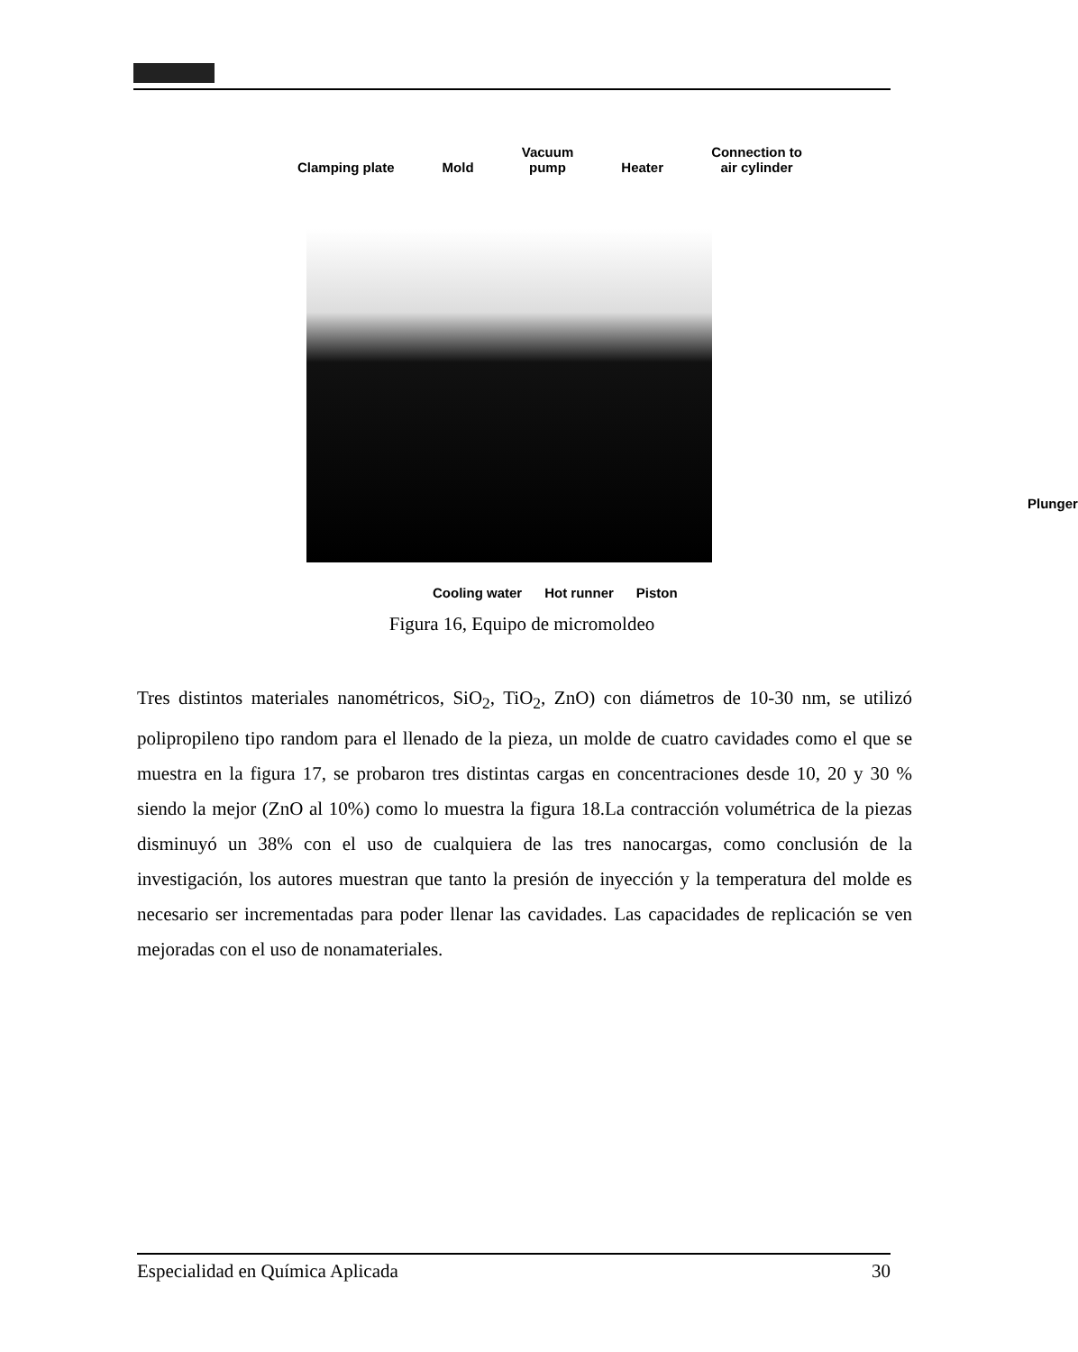Clamping plate
Mold Vacuum
pump
Heater Connection to
air cylinder
Cooling water Hot runner Piston
Plunger
Figura 16, Equipo de micromoldeo
Tres distintos materiales nanométricos, SiO<sub>2</sub>, TiO<sub>2</sub>, ZnO) con diámetros de 10-30 nm, se utilizó polipropileno tipo random para el llenado de la pieza, un molde de cuatro cavidades como el que se muestra en la figura 17, se probaron tres distintas cargas en concentraciones desde 10, 20 y 30 % siendo la mejor (ZnO al 10%) como lo muestra la figura 18.La contracción volumétrica de la piezas disminuyó un 38% con el uso de cualquiera de las tres nanocargas, como conclusión de la investigación, los autores muestran que tanto la presión de inyección y la temperatura del molde es necesario ser incrementadas para poder llenar las cavidades. Las capacidades de replicación se ven mejoradas con el uso de nonamateriales.
Especialidad en Química Aplicada 30